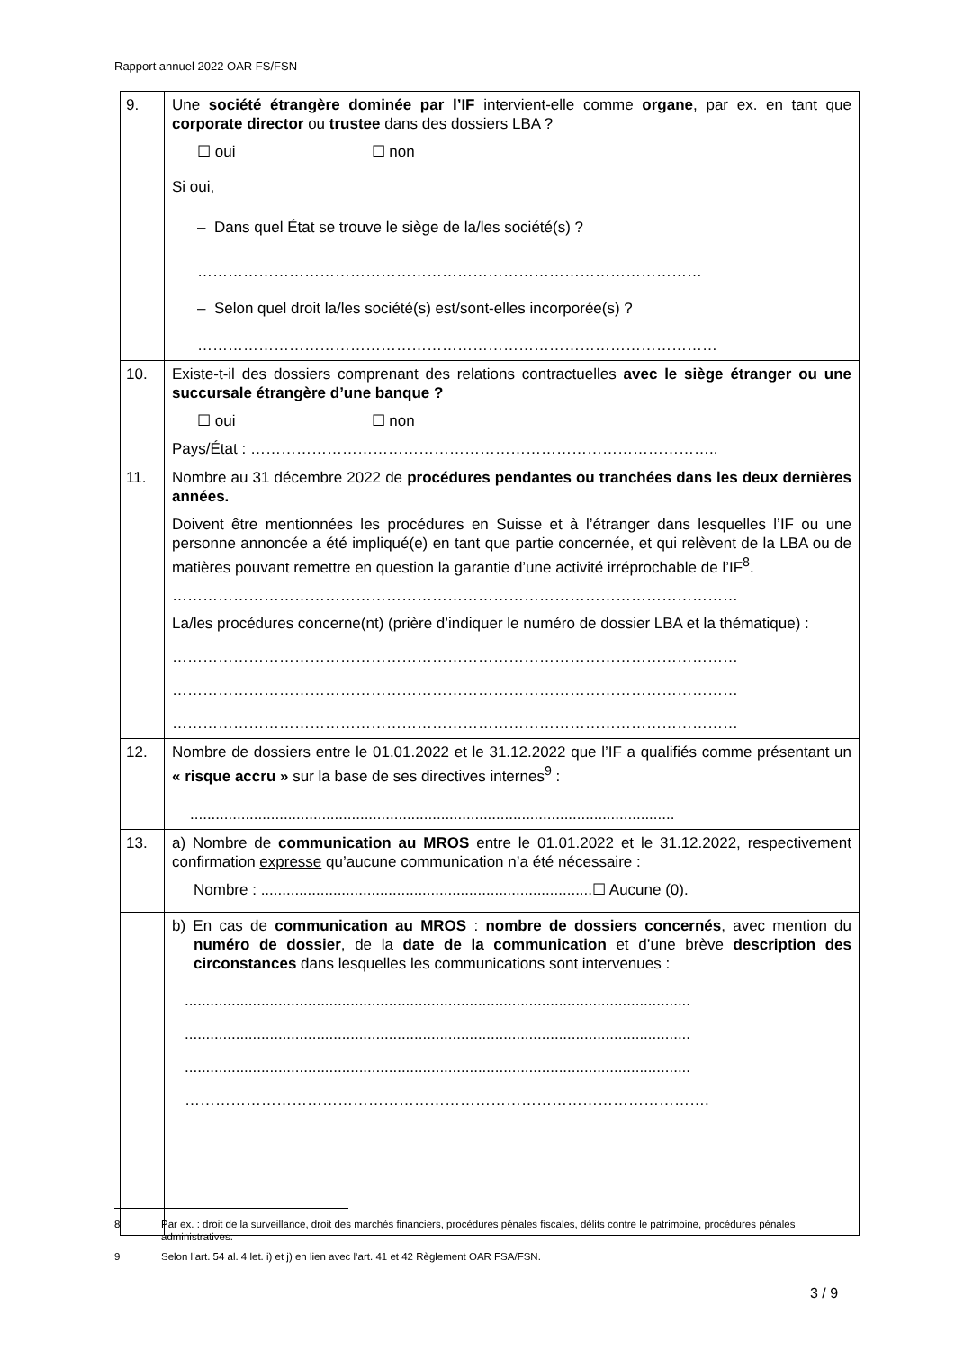Rapport annuel 2022 OAR FS/FSN
| 9. | Une société étrangère dominée par l’IF intervient-elle comme organe , par ex. en tant que corporate director ou trustee dans des dossiers LBA ? ☐ oui ☐ non Si oui, – Dans quel État se trouve le siège de la/les société(s) ? ……………………………………………………………………………………… – Selon quel droit la/les société(s) est/sont-elles incorporée(s) ? ………………………………………………………………………………………… |
| 10. | Existe-t-il des dossiers comprenant des relations contractuelles avec le siège étranger ou une succursale étrangère d’une banque ? ☐ oui ☐ non Pays/État : ……………………………………………………………………………….. |
| 11. | Nombre au 31 décembre 2022 de procédures pendantes ou tranchées dans les deux dernières années. Doivent être mentionnées les procédures en Suisse et à l’étranger dans lesquelles l’IF ou une personne annoncée a été impliqué(e) en tant que partie concernée, et qui relèvent de la LBA ou de matières pouvant remettre en question la garantie d’une activité irréprochable de l’IF<sup>8</sup>. ………………………………………………………………………………………………… La/les procédures concerne(nt) (prière d’indiquer le numéro de dossier LBA et la thématique) : ………………………………………………………………………………………………… ………………………………………………………………………………………………… ………………………………………………………………………………………………… |
| 12. | Nombre de dossiers entre le 01.01.2022 et le 31.12.2022 que l’IF a qualifiés comme présentant un « risque accru » sur la base de ses directives internes<sup>9</sup> : .................................................................................................................. |
| 13. | a) Nombre de communication au MROS entre le 01.01.2022 et le 31.12.2022, respectivement confirmation expresse qu’aucune communication n’a été nécessaire : Nombre : ..............................................................................☐ Aucune (0). |
| | b) En cas de communication au MROS : nombre de dossiers concernés , avec mention du numéro de dossier , de la date de la communication et d’une brève description des circonstances dans lesquelles les communications sont intervenues : ....................................................................................................................... ....................................................................................................................... ....................................................................................................................... …………………………………………………………………………………………. |
8 Par ex. : droit de la surveillance, droit des marchés financiers, procédures pénales fiscales, délits contre le patrimoine, procédures pénales administratives.
9 Selon l’art. 54 al. 4 let. i) et j) en lien avec l‘art. 41 et 42 Règlement OAR FSA/FSN.
3 / 9